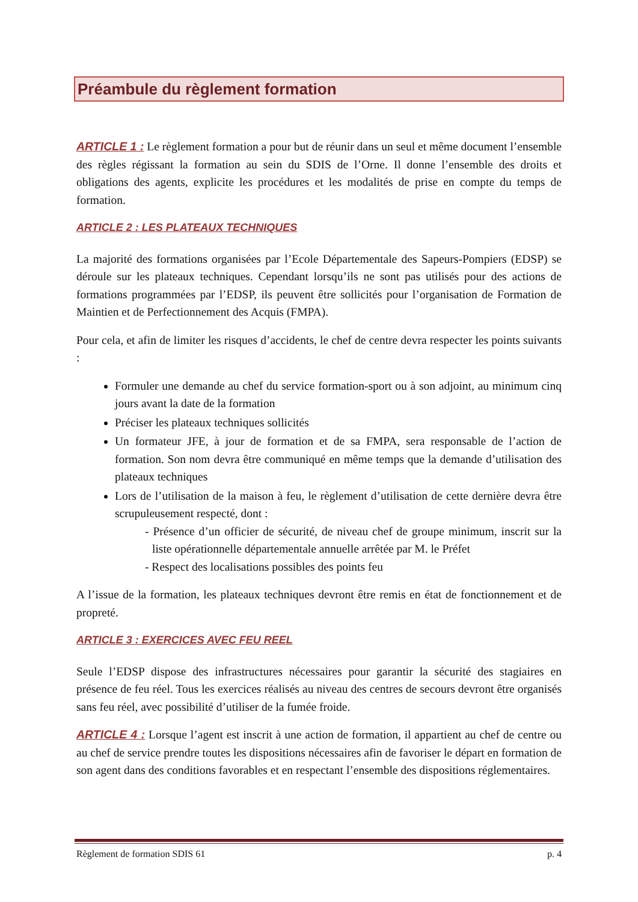Préambule du règlement formation
ARTICLE 1 : Le règlement formation a pour but de réunir dans un seul et même document l’ensemble des règles régissant la formation au sein du SDIS de l’Orne. Il donne l’ensemble des droits et obligations des agents, explicite les procédures et les modalités de prise en compte du temps de formation.
ARTICLE 2 : LES PLATEAUX TECHNIQUES
La majorité des formations organisées par l’Ecole Départementale des Sapeurs-Pompiers (EDSP) se déroule sur les plateaux techniques. Cependant lorsqu’ils ne sont pas utilisés pour des actions de formations programmées par l’EDSP, ils peuvent être sollicités pour l’organisation de Formation de Maintien et de Perfectionnement des Acquis (FMPA).
Pour cela, et afin de limiter les risques d’accidents, le chef de centre devra respecter les points suivants :
Formuler une demande au chef du service formation-sport ou à son adjoint, au minimum cinq jours avant la date de la formation
Préciser les plateaux techniques sollicités
Un formateur JFE, à jour de formation et de sa FMPA, sera responsable de l’action de formation. Son nom devra être communiqué en même temps que la demande d’utilisation des plateaux techniques
Lors de l’utilisation de la maison à feu, le règlement d’utilisation de cette dernière devra être scrupuleusement respecté, dont :
- Présence d’un officier de sécurité, de niveau chef de groupe minimum, inscrit sur la liste opérationnelle départementale annuelle arrêtée par M. le Préfet
- Respect des localisations possibles des points feu
A l’issue de la formation, les plateaux techniques devront être remis en état de fonctionnement et de propreté.
ARTICLE 3 : EXERCICES AVEC FEU REEL
Seule l’EDSP dispose des infrastructures nécessaires pour garantir la sécurité des stagiaires en présence de feu réel. Tous les exercices réalisés au niveau des centres de secours devront être organisés sans feu réel, avec possibilité d’utiliser de la fumée froide.
ARTICLE 4 : Lorsque l’agent est inscrit à une action de formation, il appartient au chef de centre ou au chef de service prendre toutes les dispositions nécessaires afin de favoriser le départ en formation de son agent dans des conditions favorables et en respectant l’ensemble des dispositions réglementaires.
Règlement de formation SDIS 61 p. 4